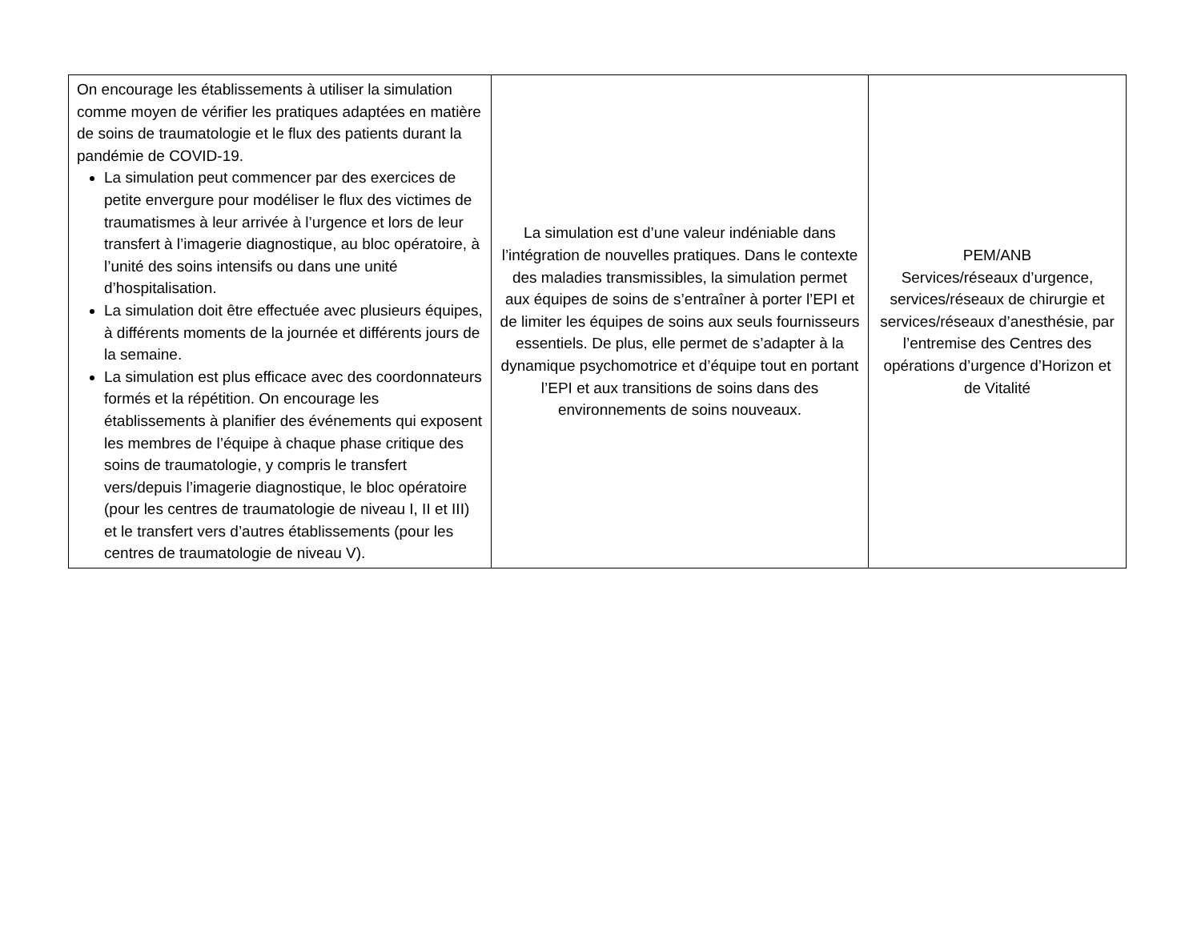| On encourage les établissements à utiliser la simulation comme moyen de vérifier les pratiques adaptées en matière de soins de traumatologie et le flux des patients durant la pandémie de COVID-19. La simulation peut commencer par des exercices de petite envergure pour modéliser le flux des victimes de traumatismes à leur arrivée à l’urgence et lors de leur transfert à l’imagerie diagnostique, au bloc opératoire, à l’unité des soins intensifs ou dans une unité d’hospitalisation. La simulation doit être effectuée avec plusieurs équipes, à différents moments de la journée et différents jours de la semaine. La simulation est plus efficace avec des coordonnateurs formés et la répétition. On encourage les établissements à planifier des événements qui exposent les membres de l’équipe à chaque phase critique des soins de traumatologie, y compris le transfert vers/depuis l’imagerie diagnostique, le bloc opératoire (pour les centres de traumatologie de niveau I, II et III) et le transfert vers d’autres établissements (pour les centres de traumatologie de niveau V). | La simulation est d’une valeur indéniable dans l’intégration de nouvelles pratiques. Dans le contexte des maladies transmissibles, la simulation permet aux équipes de soins de s’entraîner à porter l’EPI et de limiter les équipes de soins aux seuls fournisseurs essentiels. De plus, elle permet de s’adapter à la dynamique psychomotrice et d’équipe tout en portant l’EPI et aux transitions de soins dans des environnements de soins nouveaux. | PEM/ANB Services/réseaux d’urgence, services/réseaux de chirurgie et services/réseaux d’anesthésie, par l’entremise des Centres des opérations d’urgence d’Horizon et de Vitalité |